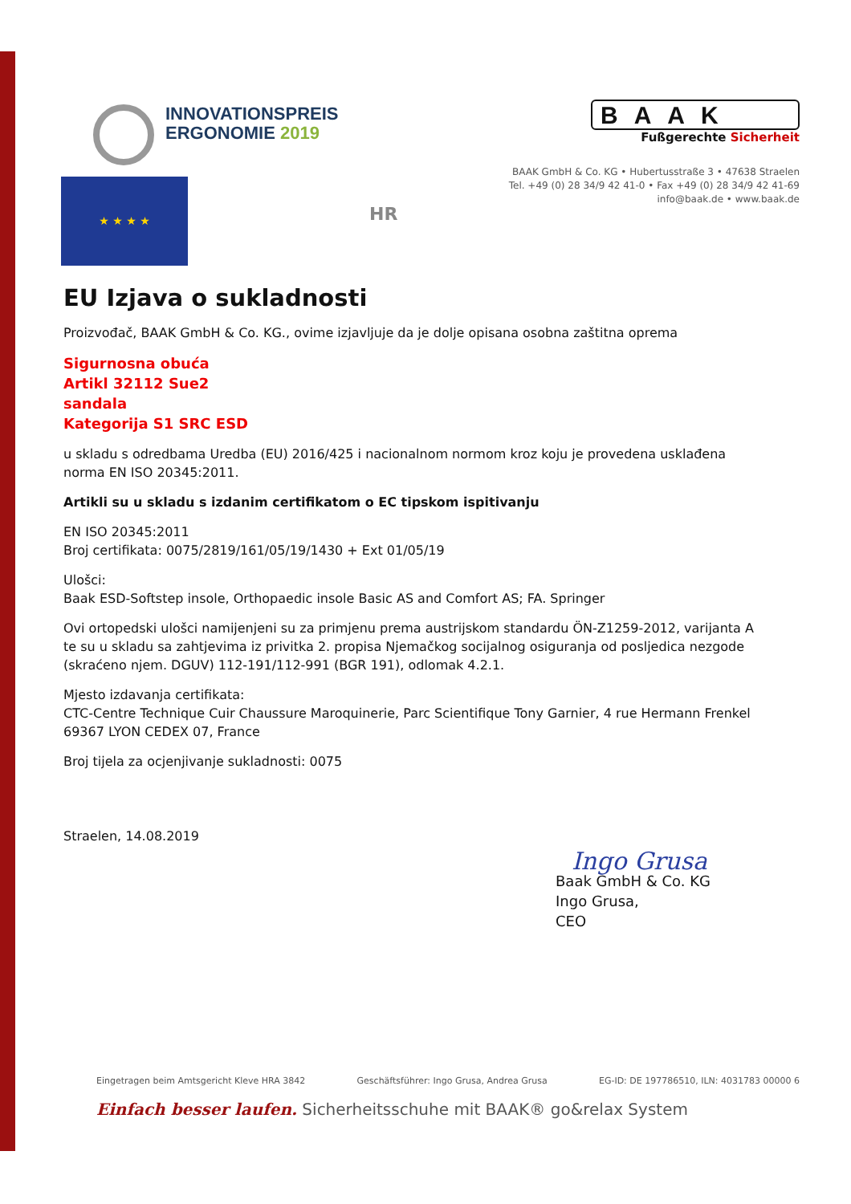INNOVATIONSPREIS
ERGONOMIE 2019
BAAK
Fußgerechte Sicherheit
BAAK GmbH & Co. KG • Hubertusstraße 3 • 47638 Straelen
Tel. +49 (0) 28 34/9 42 41-0 • Fax +49 (0) 28 34/9 42 41-69
info@baak.de • www.baak.de
★ ★ ★ ★
HR
EU Izjava o sukladnosti
Proizvođač, BAAK GmbH & Co. KG., ovime izjavljuje da je dolje opisana osobna zaštitna oprema
Sigurnosna obuća
Artikl 32112 Sue2
sandala
Kategorija S1 SRC ESD
u skladu s odredbama Uredba (EU) 2016/425 i nacionalnom normom kroz koju je provedena usklađena norma EN ISO 20345:2011.
Artikli su u skladu s izdanim certifikatom o EC tipskom ispitivanju
EN ISO 20345:2011
Broj certifikata: 0075/2819/161/05/19/1430 + Ext 01/05/19
Ulošci:
Baak ESD-Softstep insole, Orthopaedic insole Basic AS and Comfort AS; FA. Springer
Ovi ortopedski ulošci namijenjeni su za primjenu prema austrijskom standardu ÖN-Z1259-2012, varijanta A te su u skladu sa zahtjevima iz privitka 2. propisa Njemačkog socijalnog osiguranja od posljedica nezgode (skraćeno njem. DGUV) 112-191/112-991 (BGR 191), odlomak 4.2.1.
Mjesto izdavanja certifikata:
CTC-Centre Technique Cuir Chaussure Maroquinerie, Parc Scientifique Tony Garnier, 4 rue Hermann Frenkel 69367 LYON CEDEX 07, France
Broj tijela za ocjenjivanje sukladnosti: 0075
Straelen, 14.08.2019
Ingo Grusa
Baak GmbH & Co. KG
Ingo Grusa,
CEO
Eingetragen beim Amtsgericht Kleve HRA 3842 Geschäftsführer: Ingo Grusa, Andrea Grusa EG-ID: DE 197786510, ILN: 4031783 00000 6
Einfach besser laufen. Sicherheitsschuhe mit BAAK® go&relax System